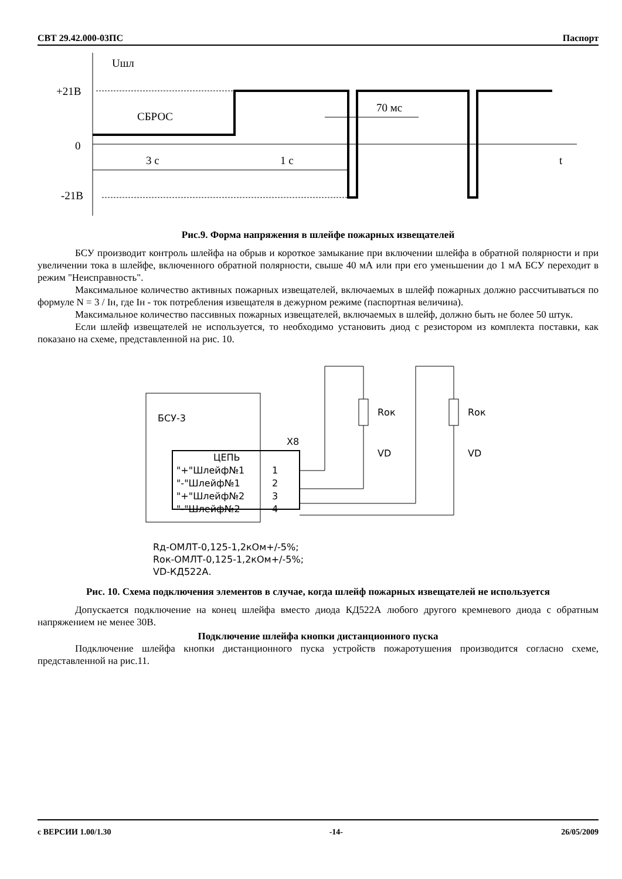СВТ 29.42.000-03ПС Паспорт
Uшл
+21В
0
-21В
СБРОС
70 мс
3 с
1 с
t
Рис.9. Форма напряжения в шлейфе пожарных извещателей
БСУ производит контроль шлейфа на обрыв и короткое замыкание при включении шлейфа в обратной полярности и при увеличении тока в шлейфе, включенного обратной полярности, свыше 40 мА или при его уменьшении до 1 мА БСУ переходит в режим "Неисправность".
Максимальное количество активных пожарных извещателей, включаемых в шлейф пожарных должно рассчитываться по формуле N = 3 / Iн, где Iн - ток потребления извещателя в дежурном режиме (паспортная величина).
Максимальное количество пассивных пожарных извещателей, включаемых в шлейф, должно быть не более 50 штук.
Если шлейф извещателей не используется, то необходимо установить диод с резистором из комплекта поставки, как показано на схеме, представленной на рис. 10.
БСУ-3
X8
ЦЕПЬ
"+"Шлейф№1
1
"-"Шлейф№1
2
"+"Шлейф№2
3
"-"Шлейф№2
4
Rок
Rок
VD
VD
Rд-ОМЛТ-0,125-1,2кОм+/-5%;
Rок-ОМЛТ-0,125-1,2кОм+/-5%;
VD-КД522А.
Рис. 10. Схема подключения элементов в случае, когда шлейф пожарных извещателей не используется
Допускается подключение на конец шлейфа вместо диода КД522А любого другого кремневого диода с обратным напряжением не менее 30В.
Подключение шлейфа кнопки дистанционного пуска
Подключение шлейфа кнопки дистанционного пуска устройств пожаротушения производится согласно схеме, представленной на рис.11.
с ВЕРСИИ 1.00/1.30 -14- 26/05/2009